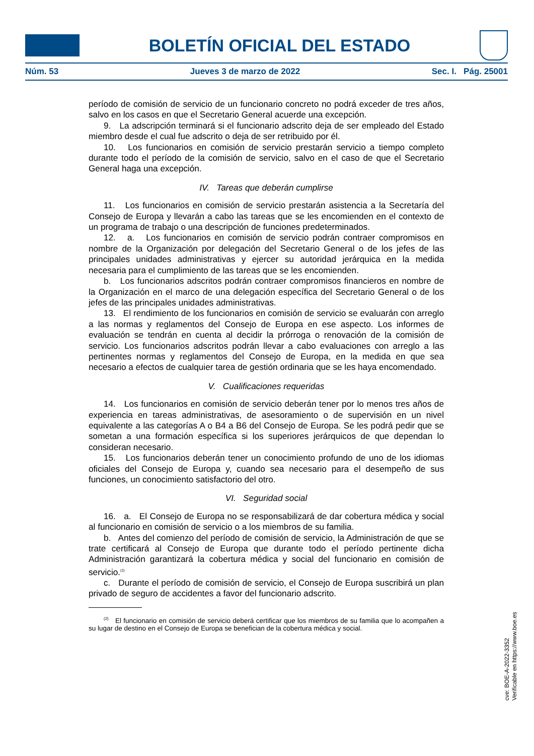BOLETÍN OFICIAL DEL ESTADO
Núm. 53 Jueves 3 de marzo de 2022 Sec. I. Pág. 25001
período de comisión de servicio de un funcionario concreto no podrá exceder de tres años, salvo en los casos en que el Secretario General acuerde una excepción.
9. La adscripción terminará si el funcionario adscrito deja de ser empleado del Estado miembro desde el cual fue adscrito o deja de ser retribuido por él.
10. Los funcionarios en comisión de servicio prestarán servicio a tiempo completo durante todo el período de la comisión de servicio, salvo en el caso de que el Secretario General haga una excepción.
IV. Tareas que deberán cumplirse
11. Los funcionarios en comisión de servicio prestarán asistencia a la Secretaría del Consejo de Europa y llevarán a cabo las tareas que se les encomienden en el contexto de un programa de trabajo o una descripción de funciones predeterminados.
12. a. Los funcionarios en comisión de servicio podrán contraer compromisos en nombre de la Organización por delegación del Secretario General o de los jefes de las principales unidades administrativas y ejercer su autoridad jerárquica en la medida necesaria para el cumplimiento de las tareas que se les encomienden.
b. Los funcionarios adscritos podrán contraer compromisos financieros en nombre de la Organización en el marco de una delegación específica del Secretario General o de los jefes de las principales unidades administrativas.
13. El rendimiento de los funcionarios en comisión de servicio se evaluarán con arreglo a las normas y reglamentos del Consejo de Europa en ese aspecto. Los informes de evaluación se tendrán en cuenta al decidir la prórroga o renovación de la comisión de servicio. Los funcionarios adscritos podrán llevar a cabo evaluaciones con arreglo a las pertinentes normas y reglamentos del Consejo de Europa, en la medida en que sea necesario a efectos de cualquier tarea de gestión ordinaria que se les haya encomendado.
V. Cualificaciones requeridas
14. Los funcionarios en comisión de servicio deberán tener por lo menos tres años de experiencia en tareas administrativas, de asesoramiento o de supervisión en un nivel equivalente a las categorías A o B4 a B6 del Consejo de Europa. Se les podrá pedir que se sometan a una formación específica si los superiores jerárquicos de que dependan lo consideran necesario.
15. Los funcionarios deberán tener un conocimiento profundo de uno de los idiomas oficiales del Consejo de Europa y, cuando sea necesario para el desempeño de sus funciones, un conocimiento satisfactorio del otro.
VI. Seguridad social
16. a. El Consejo de Europa no se responsabilizará de dar cobertura médica y social al funcionario en comisión de servicio o a los miembros de su familia.
b. Antes del comienzo del período de comisión de servicio, la Administración de que se trate certificará al Consejo de Europa que durante todo el período pertinente dicha Administración garantizará la cobertura médica y social del funcionario en comisión de servicio.<sup>(2)</sup>
c. Durante el período de comisión de servicio, el Consejo de Europa suscribirá un plan privado de seguro de accidentes a favor del funcionario adscrito.
<sup>(2)</sup> El funcionario en comisión de servicio deberá certificar que los miembros de su familia que lo acompañen a su lugar de destino en el Consejo de Europa se benefician de la cobertura médica y social.
cve: BOE-A-2022-3352
Verificable en https://www.boe.es